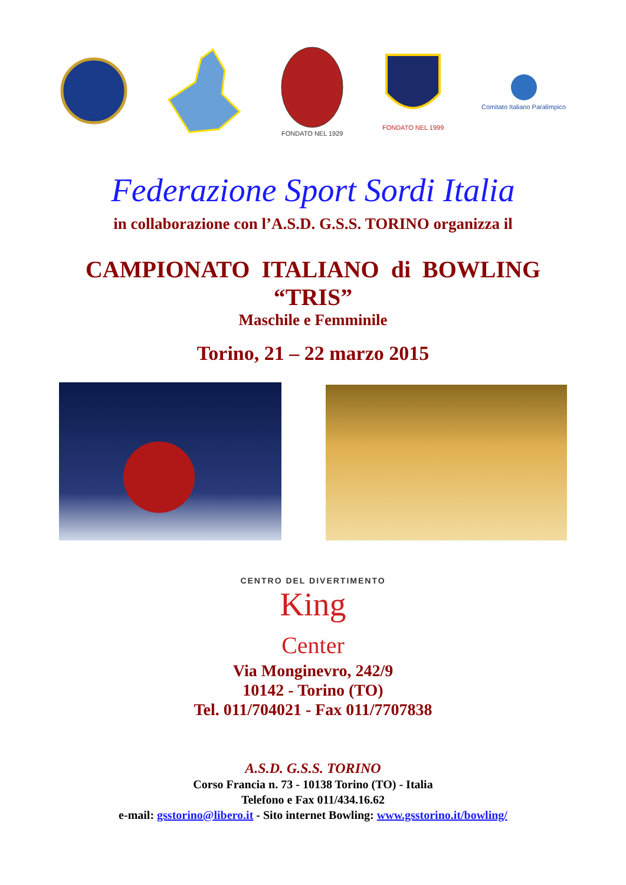FONDATO NEL 1929
FONDATO NEL 1999
Comitato Italiano Paralimpico
Federazione Sport Sordi Italia
in collaborazione con l’A.S.D. G.S.S. TORINO organizza il
CAMPIONATO ITALIANO di BOWLING
“TRIS”
Maschile e Femminile
Torino, 21 – 22 marzo 2015
CENTRO DEL DIVERTIMENTO
King
Center
Via Monginevro, 242/9
10142 - Torino (TO)
Tel. 011/704021 - Fax 011/7707838
A.S.D. G.S.S. TORINO
Corso Francia n. 73 - 10138 Torino (TO) - Italia
Telefono e Fax 011/434.16.62
e-mail: gsstorino@libero.it - Sito internet Bowling: www.gsstorino.it/bowling/